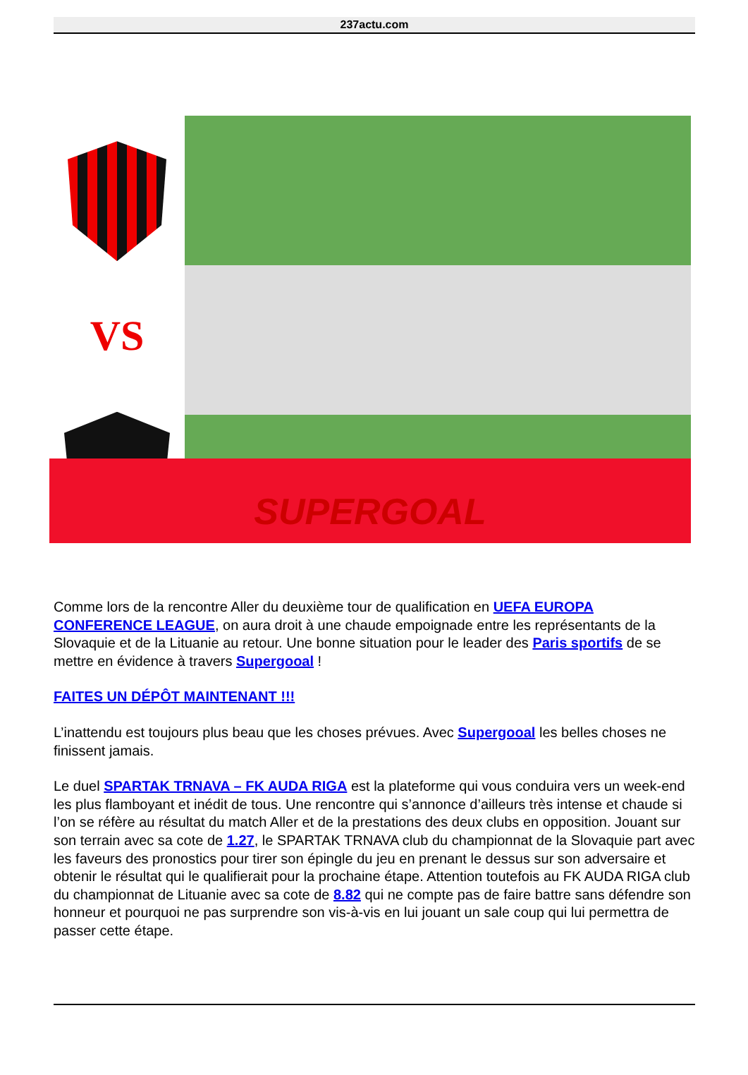237actu.com
VS
SUPERGOAL
Comme lors de la rencontre Aller du deuxième tour de qualification en UEFA EUROPA CONFERENCE LEAGUE, on aura droit à une chaude empoignade entre les représentants de la Slovaquie et de la Lituanie au retour. Une bonne situation pour le leader des Paris sportifs de se mettre en évidence à travers Supergooal !
FAITES UN DÉPÔT MAINTENANT !!!
L’inattendu est toujours plus beau que les choses prévues. Avec Supergooal les belles choses ne finissent jamais.
Le duel SPARTAK TRNAVA – FK AUDA RIGA est la plateforme qui vous conduira vers un week-end les plus flamboyant et inédit de tous. Une rencontre qui s’annonce d’ailleurs très intense et chaude si l’on se réfère au résultat du match Aller et de la prestations des deux clubs en opposition. Jouant sur son terrain avec sa cote de 1.27, le SPARTAK TRNAVA club du championnat de la Slovaquie part avec les faveurs des pronostics pour tirer son épingle du jeu en prenant le dessus sur son adversaire et obtenir le résultat qui le qualifierait pour la prochaine étape. Attention toutefois au FK AUDA RIGA club du championnat de Lituanie avec sa cote de 8.82 qui ne compte pas de faire battre sans défendre son honneur et pourquoi ne pas surprendre son vis-à-vis en lui jouant un sale coup qui lui permettra de passer cette étape.